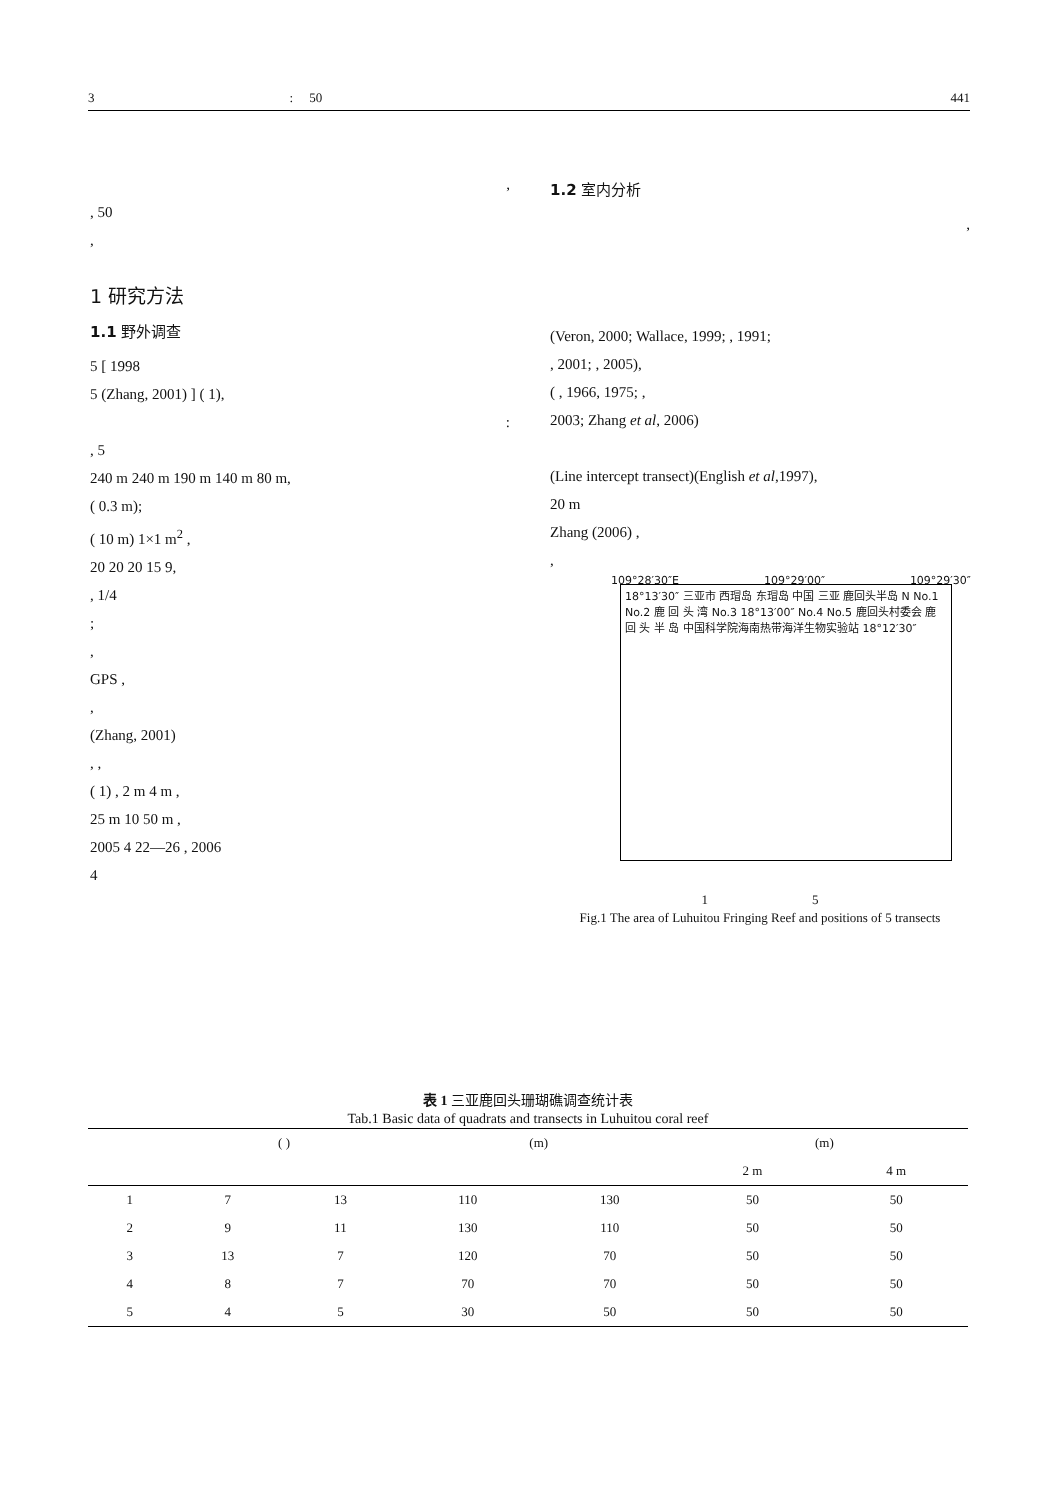3 : 50 441
,
, 50
,
1 研究方法
1.1 野外调查
5 [ 1998
5 (Zhang, 2001) ] ( 1),
:
, 5
240 m 240 m 190 m 140 m 80 m,
( 0.3 m);
( 10 m) 1×1 m<sup>2</sup> ,
20 20 20 15 9,
, 1/4
;
,
GPS ,
,
(Zhang, 2001)
, ,
( 1) , 2 m 4 m ,
25 m 10 50 m ,
2005 4 22—26 , 2006
4
1.2 室内分析
,
(Veron, 2000; Wallace, 1999; , 1991;
, 2001; , 2005),
( , 1966, 1975; ,
2003; Zhang et al, 2006)
(Line intercept transect)(English et al,1997),
20 m
Zhang (2006) ,
,
109°28′30″E 109°29′00″ 109°29′30″
18°13′30″ 三亚市 西瑁岛 东瑁岛 中国 三亚 鹿回头半岛 N No.1 No.2 鹿 回 头 湾 No.3 18°13′00″ No.4 No.5 鹿回头村委会 鹿 回 头 半 岛 中国科学院海南热带海洋生物实验站 18°12′30″
1 5
Fig.1 The area of Luhuitou Fringing Reef and positions of 5 transects
表 1 三亚鹿回头珊瑚礁调查统计表
Tab.1 Basic data of quadrats and transects in Luhuitou coral reef
| | ( ) | | (m) | | (m) | |
| --- | --- | --- | --- | --- | --- | --- |
| | | | | | 2 m | 4 m |
| 1 | 7 | 13 | 110 | 130 | 50 | 50 |
| 2 | 9 | 11 | 130 | 110 | 50 | 50 |
| 3 | 13 | 7 | 120 | 70 | 50 | 50 |
| 4 | 8 | 7 | 70 | 70 | 50 | 50 |
| 5 | 4 | 5 | 30 | 50 | 50 | 50 |